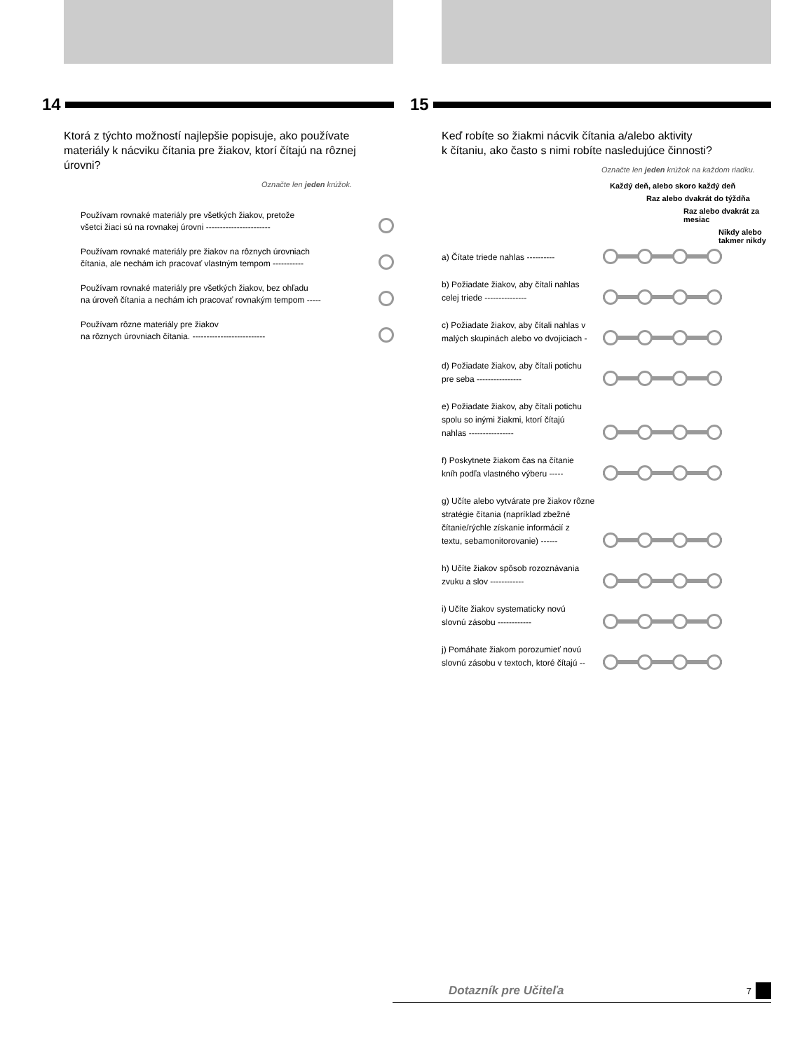14
Ktorá z týchto možností najlepšie popisuje, ako používate materiály k nácviku čítania pre žiakov, ktorí čítajú na rôznej úrovni?
Označte len jeden krúžok.
Používam rovnaké materiály pre všetkých žiakov, pretože
všetci žiaci sú na rovnakej úrovni -----------------------
Používam rovnaké materiály pre žiakov na rôznych úrovniach
čítania, ale nechám ich pracovať vlastným tempom -----------
Používam rovnaké materiály pre všetkých žiakov, bez ohľadu
na úroveň čítania a nechám ich pracovať rovnakým tempom -----
Používam rôzne materiály pre žiakov
na rôznych úrovniach čítania. --------------------------
15
Keď robíte so žiakmi nácvik čítania a/alebo aktivity
k čítaniu, ako často s nimi robíte nasledujúce činnosti?
Označte len jeden krúžok na každom riadku.
Každý deň, alebo skoro každý deň
Raz alebo dvakrát do týždňa
Raz alebo dvakrát za mesiac
Nikdy alebo takmer nikdy
a) Čítate triede nahlas ----------
b) Požiadate žiakov, aby čítali nahlas
celej triede ---------------
c) Požiadate žiakov, aby čítali nahlas v
malých skupinách alebo vo dvojiciach -
d) Požiadate žiakov, aby čítali potichu
pre seba ----------------
e) Požiadate žiakov, aby čítali potichu
spolu so inými žiakmi, ktorí čítajú
nahlas ----------------
f) Poskytnete žiakom čas na čítanie
kníh podľa vlastného výberu -----
g) Učíte alebo vytvárate pre žiakov rôzne
stratégie čítania (napríklad zbežné
čítanie/rýchle získanie informácií z
textu, sebamonitorovanie) ------
h) Učíte žiakov spôsob rozoznávania
zvuku a slov ------------
i) Učíte žiakov systematicky novú
slovnú zásobu ------------
j) Pomáhate žiakom porozumieť novú
slovnú zásobu v textoch, ktoré čítajú --
Dotazník pre Učiteľa 7